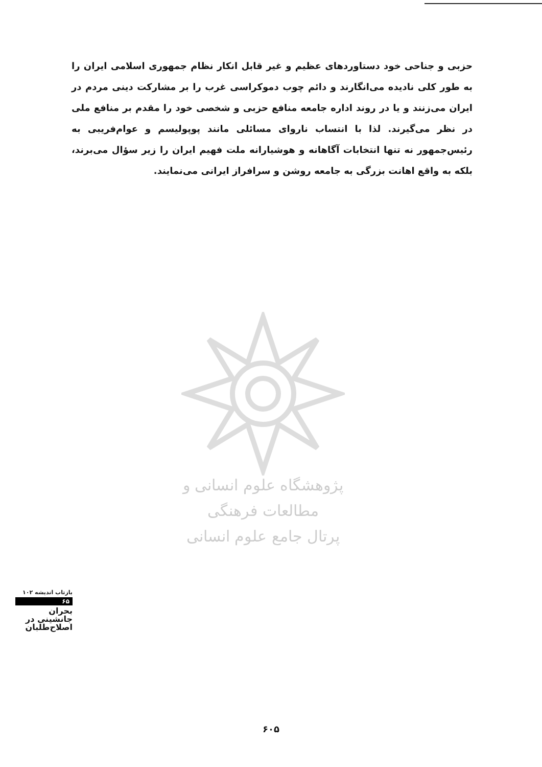حزبی و جناحی خود دستاوردهای عظیم و غیر قابل انکار نظام جمهوری اسلامی ایران را به طور کلی نادیده می‌انگارند و دائم چوب دموکراسی غرب را بر مشارکت دینی مردم در ایران می‌زنند و یا در روند اداره جامعه منافع حزبی و شخصی خود را مقدم بر منافع ملی در نظر می‌گیرند. لذا با انتساب ناروای مسائلی مانند پوپولیسم و عوام‌فریبی به رئیس‌جمهور نه تنها انتخابات آگاهانه و هوشیارانه ملت فهیم ایران را زیر سؤال می‌برند، بلکه به واقع اهانت بزرگی به جامعه روشن و سرافراز ایرانی می‌نمایند.
پژوهشگاه علوم انسانی و مطالعات فرهنگی
پرتال جامع علوم انسانی
بازتاب اندیشه ۱۰۲
۶۵
بحران
جانشینی در
اصلاح‌طلبان
۶۰۵